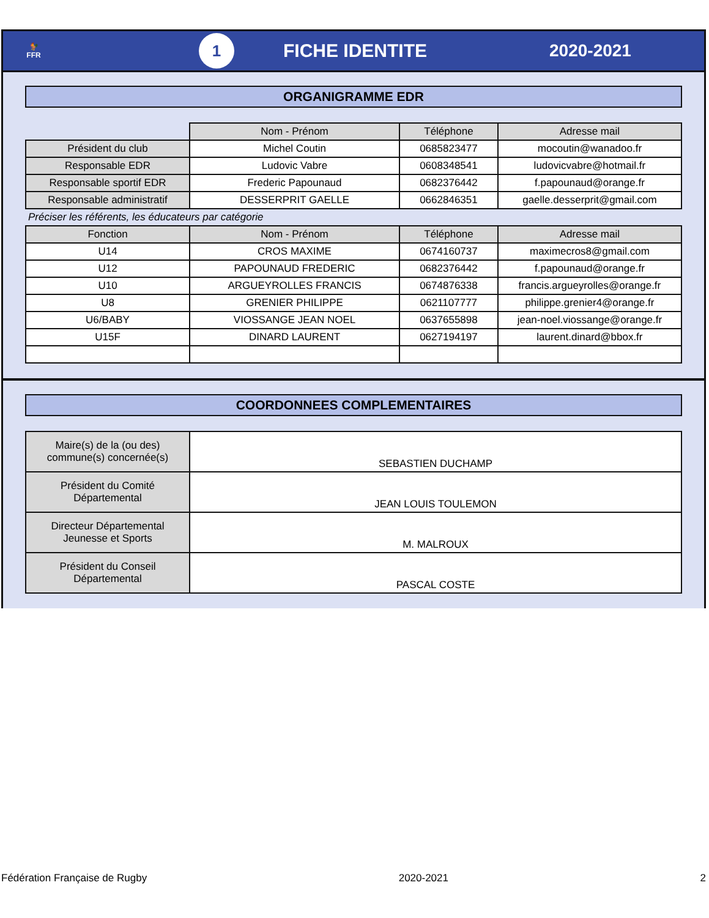🐓
FFR
1
FICHE IDENTITE 2020-2021
ORGANIGRAMME EDR
| | Nom - Prénom | Téléphone | Adresse mail |
| Président du club | Michel Coutin | 0685823477 | mocoutin@wanadoo.fr |
| Responsable EDR | Ludovic Vabre | 0608348541 | ludovicvabre@hotmail.fr |
| Responsable sportif EDR | Frederic Papounaud | 0682376442 | f.papounaud@orange.fr |
| Responsable administratif | DESSERPRIT GAELLE | 0662846351 | gaelle.desserprit@gmail.com |
| Préciser les référents, les éducateurs par catégorie | | | |
| Fonction | Nom - Prénom | Téléphone | Adresse mail |
| U14 | CROS MAXIME | 0674160737 | maximecros8@gmail.com |
| U12 | PAPOUNAUD FREDERIC | 0682376442 | f.papounaud@orange.fr |
| U10 | ARGUEYROLLES FRANCIS | 0674876338 | francis.argueyrolles@orange.fr |
| U8 | GRENIER PHILIPPE | 0621107777 | philippe.grenier4@orange.fr |
| U6/BABY | VIOSSANGE JEAN NOEL | 0637655898 | jean-noel.viossange@orange.fr |
| U15F | DINARD LAURENT | 0627194197 | laurent.dinard@bbox.fr |
COORDONNEES COMPLEMENTAIRES
| Maire(s) de la (ou des) commune(s) concernée(s) | SEBASTIEN DUCHAMP |
| Président du Comité Départemental | JEAN LOUIS TOULEMON |
| Directeur Départemental Jeunesse et Sports | M. MALROUX |
| Président du Conseil Départemental | PASCAL COSTE |
Fédération Française de Rugby 2020-2021 2